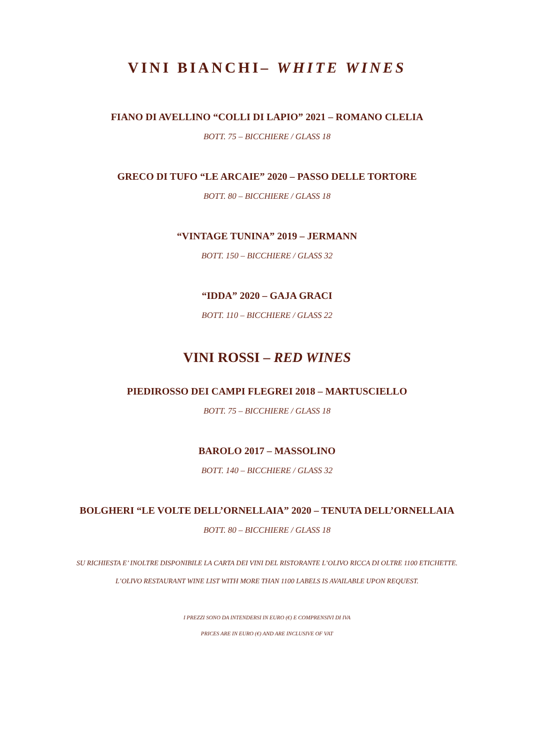VINI BIANCHI– WHITE WINES
FIANO DI AVELLINO “COLLI DI LAPIO” 2021 – ROMANO CLELIA
BOTT. 75 – BICCHIERE / GLASS 18
GRECO DI TUFO “LE ARCAIE” 2020 – PASSO DELLE TORTORE
BOTT. 80 – BICCHIERE / GLASS 18
“VINTAGE TUNINA” 2019 – JERMANN
BOTT. 150 – BICCHIERE / GLASS 32
“IDDA” 2020 – GAJA GRACI
BOTT. 110 – BICCHIERE / GLASS 22
VINI ROSSI – RED WINES
PIEDIROSSO DEI CAMPI FLEGREI 2018 – MARTUSCIELLO
BOTT. 75 – BICCHIERE / GLASS 18
BAROLO 2017 – MASSOLINO
BOTT. 140 – BICCHIERE / GLASS 32
BOLGHERI “LE VOLTE DELL’ORNELLAIA” 2020 – TENUTA DELL’ORNELLAIA
BOTT. 80 – BICCHIERE / GLASS 18
SU RICHIESTA E’ INOLTRE DISPONIBILE LA CARTA DEI VINI DEL RISTORANTE L’OLIVO RICCA DI OLTRE 1100 ETICHETTE.
L’OLIVO RESTAURANT WINE LIST WITH MORE THAN 1100 LABELS IS AVAILABLE UPON REQUEST.
I PREZZI SONO DA INTENDERSI IN EURO (€) E COMPRENSIVI DI IVA
PRICES ARE IN EURO (€) AND ARE INCLUSIVE OF VAT